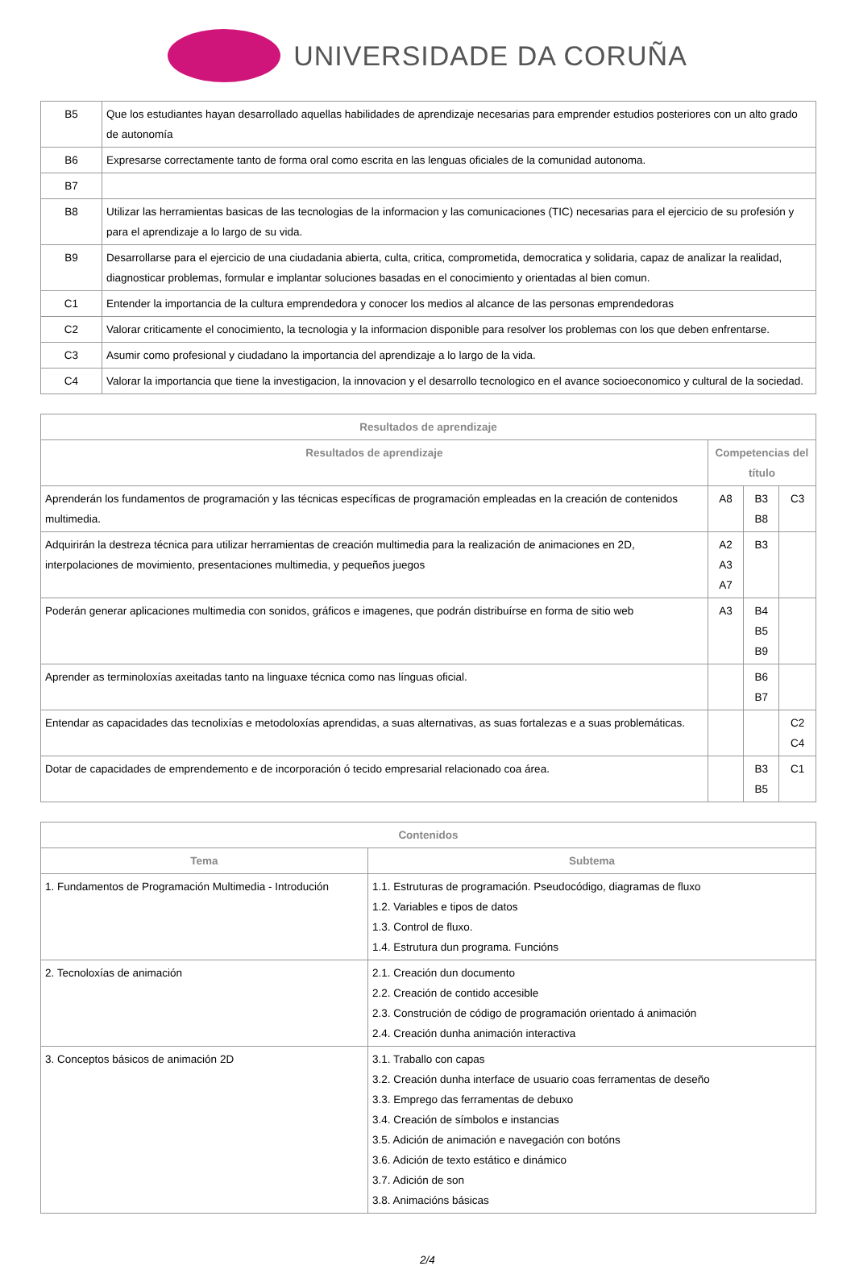UNIVERSIDADE DA CORUÑA
| B5 | Que los estudiantes hayan desarrollado aquellas habilidades de aprendizaje necesarias para emprender estudios posteriores con un alto grado de autonomía |
| B6 | Expresarse correctamente tanto de forma oral como escrita en las lenguas oficiales de la comunidad autonoma. |
| B7 | |
| B8 | Utilizar las herramientas basicas de las tecnologias de la informacion y las comunicaciones (TIC) necesarias para el ejercicio de su profesión y para el aprendizaje a lo largo de su vida. |
| B9 | Desarrollarse para el ejercicio de una ciudadania abierta, culta, critica, comprometida, democratica y solidaria, capaz de analizar la realidad, diagnosticar problemas, formular e implantar soluciones basadas en el conocimiento y orientadas al bien comun. |
| C1 | Entender la importancia de la cultura emprendedora y conocer los medios al alcance de las personas emprendedoras |
| C2 | Valorar criticamente el conocimiento, la tecnologia y la informacion disponible para resolver los problemas con los que deben enfrentarse. |
| C3 | Asumir como profesional y ciudadano la importancia del aprendizaje a lo largo de la vida. |
| C4 | Valorar la importancia que tiene la investigacion, la innovacion y el desarrollo tecnologico en el avance socioeconomico y cultural de la sociedad. |
| Resultados de aprendizaje | | | |
| --- | --- | --- | --- |
| Resultados de aprendizaje | Competencias del título | | |
| Aprenderán los fundamentos de programación y las técnicas específicas de programación empleadas en la creación de contenidos multimedia. | A8 | B3 B8 | C3 |
| Adquirirán la destreza técnica para utilizar herramientas de creación multimedia para la realización de animaciones en 2D, interpolaciones de movimiento, presentaciones multimedia, y pequeños juegos | A2 A3 A7 | B3 | |
| Poderán generar aplicaciones multimedia con sonidos, gráficos e imagenes, que podrán distribuírse en forma de sitio web | A3 | B4 B5 B9 | |
| Aprender as terminoloxías axeitadas tanto na linguaxe técnica como nas línguas oficial. | | B6 B7 | |
| Entendar as capacidades das tecnolixías e metodoloxías aprendidas, a suas alternativas, as suas fortalezas e a suas problemáticas. | | | C2 C4 |
| Dotar de capacidades de emprendemento e de incorporación ó tecido empresarial relacionado coa área. | | B3 B5 | C1 |
| Contenidos | |
| --- | --- |
| Tema | Subtema |
| 1. Fundamentos de Programación Multimedia - Introdución | 1.1. Estruturas de programación. Pseudocódigo, diagramas de fluxo 1.2. Variables e tipos de datos 1.3. Control de fluxo. 1.4. Estrutura dun programa. Funcións |
| 2. Tecnoloxías de animación | 2.1. Creación dun documento 2.2. Creación de contido accesible 2.3. Construción de código de programación orientado á animación 2.4. Creación dunha animación interactiva |
| 3. Conceptos básicos de animación 2D | 3.1. Traballo con capas 3.2. Creación dunha interface de usuario coas ferramentas de deseño 3.3. Emprego das ferramentas de debuxo 3.4. Creación de símbolos e instancias 3.5. Adición de animación e navegación con botóns 3.6. Adición de texto estático e dinámico 3.7. Adición de son 3.8. Animacións básicas |
2/4